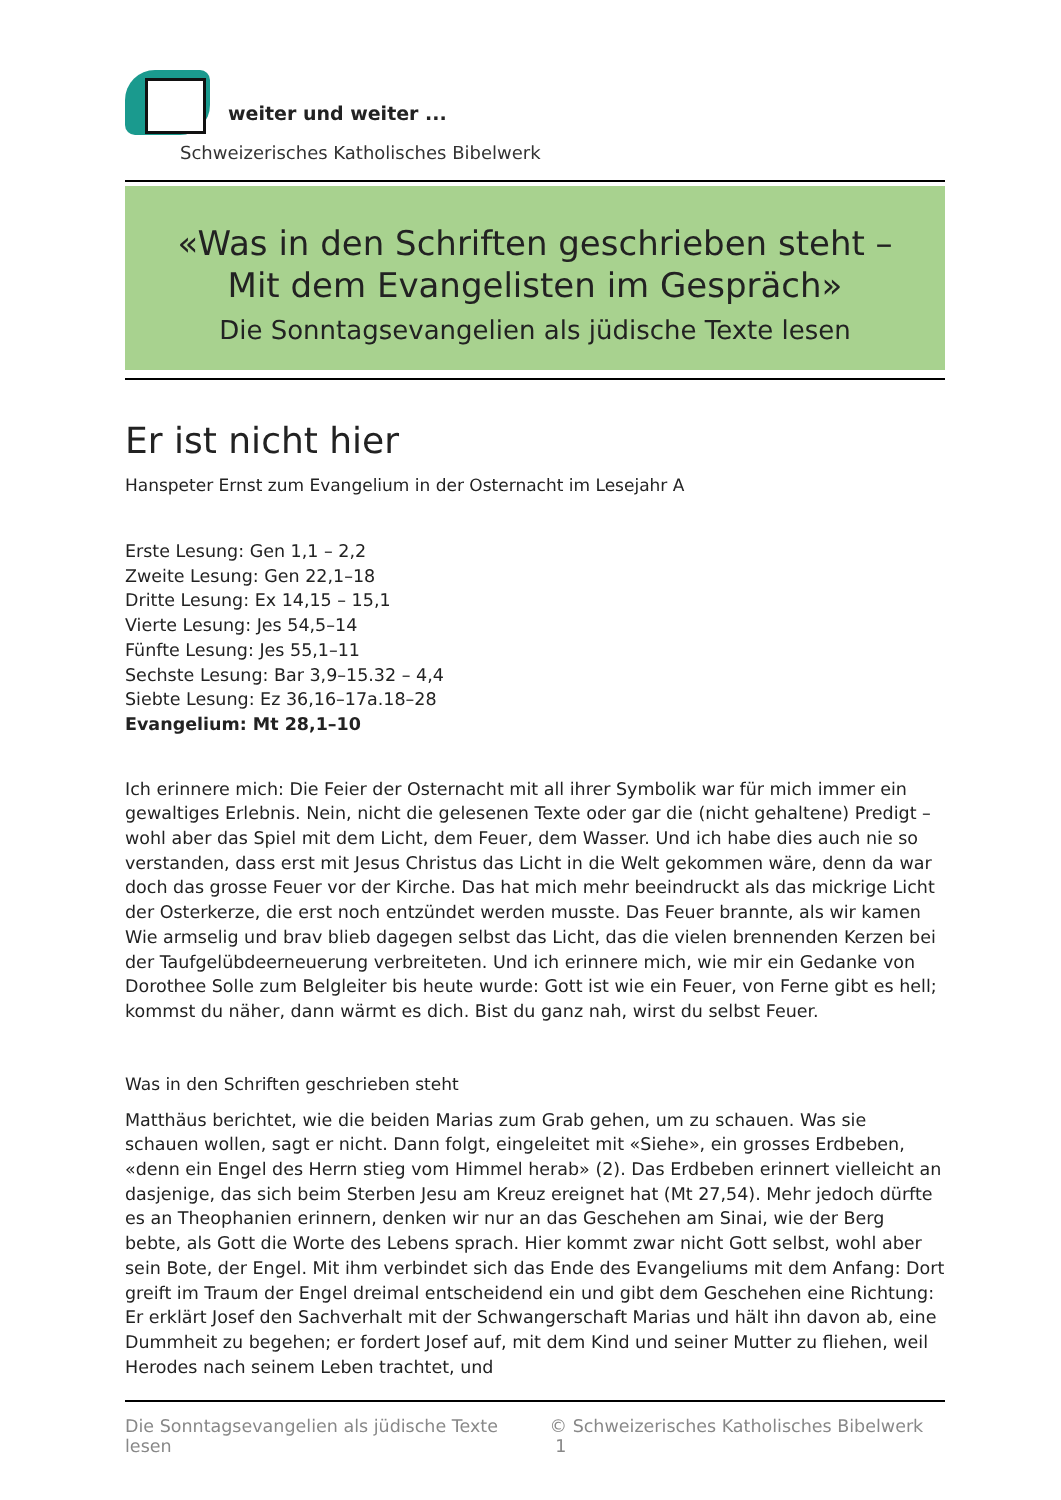weiter und weiter ...
Schweizerisches Katholisches Bibelwerk
«Was in den Schriften geschrieben steht –
Mit dem Evangelisten im Gespräch»
Die Sonntagsevangelien als jüdische Texte lesen
Er ist nicht hier
Hanspeter Ernst zum Evangelium in der Osternacht im Lesejahr A
Erste Lesung: Gen 1,1 – 2,2
Zweite Lesung: Gen 22,1–18
Dritte Lesung: Ex 14,15 – 15,1
Vierte Lesung: Jes 54,5–14
Fünfte Lesung: Jes 55,1–11
Sechste Lesung: Bar 3,9–15.32 – 4,4
Siebte Lesung: Ez 36,16–17a.18–28
Evangelium: Mt 28,1–10
Ich erinnere mich: Die Feier der Osternacht mit all ihrer Symbolik war für mich immer ein gewaltiges Erlebnis. Nein, nicht die gelesenen Texte oder gar die (nicht gehaltene) Predigt – wohl aber das Spiel mit dem Licht, dem Feuer, dem Wasser. Und ich habe dies auch nie so verstanden, dass erst mit Jesus Christus das Licht in die Welt gekommen wäre, denn da war doch das grosse Feuer vor der Kirche. Das hat mich mehr beeindruckt als das mickrige Licht der Osterkerze, die erst noch entzündet werden musste. Das Feuer brannte, als wir kamen Wie armselig und brav blieb dagegen selbst das Licht, das die vielen brennenden Kerzen bei der Taufgelübdeerneuerung verbreiteten. Und ich erinnere mich, wie mir ein Gedanke von Dorothee Solle zum Belgleiter bis heute wurde: Gott ist wie ein Feuer, von Ferne gibt es hell; kommst du näher, dann wärmt es dich. Bist du ganz nah, wirst du selbst Feuer.
Was in den Schriften geschrieben steht
Matthäus berichtet, wie die beiden Marias zum Grab gehen, um zu schauen. Was sie schauen wollen, sagt er nicht. Dann folgt, eingeleitet mit «Siehe», ein grosses Erdbeben, «denn ein Engel des Herrn stieg vom Himmel herab» (2). Das Erdbeben erinnert vielleicht an dasjenige, das sich beim Sterben Jesu am Kreuz ereignet hat (Mt 27,54). Mehr jedoch dürfte es an Theophanien erinnern, denken wir nur an das Geschehen am Sinai, wie der Berg bebte, als Gott die Worte des Lebens sprach. Hier kommt zwar nicht Gott selbst, wohl aber sein Bote, der Engel. Mit ihm verbindet sich das Ende des Evangeliums mit dem Anfang: Dort greift im Traum der Engel dreimal entscheidend ein und gibt dem Geschehen eine Richtung: Er erklärt Josef den Sachverhalt mit der Schwangerschaft Marias und hält ihn davon ab, eine Dummheit zu begehen; er fordert Josef auf, mit dem Kind und seiner Mutter zu fliehen, weil Herodes nach seinem Leben trachtet, und
Die Sonntagsevangelien als jüdische Texte lesen © Schweizerisches Katholisches Bibelwerk 1